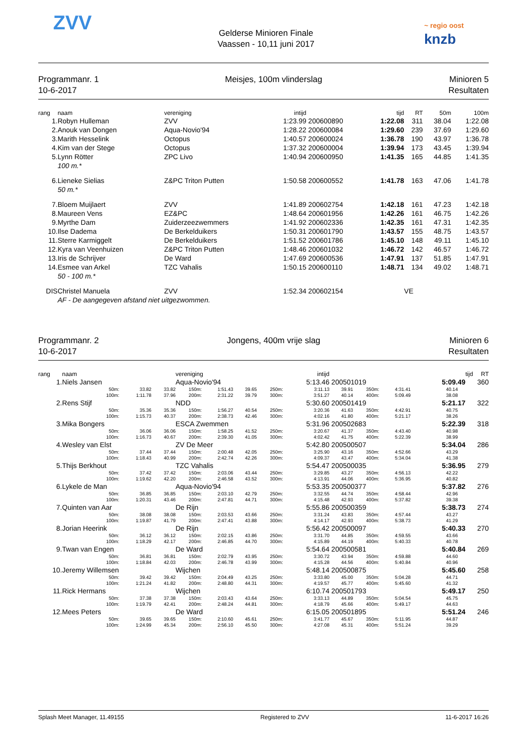ZVV
Gelderse Minioren Finale
Vaassen - 10,11 juni 2017
~ regio oost
knzb
Programmanr. 1
10-6-2017
Meisjes, 100m vlinderslag Minioren 5
Resultaten
| rang | naam | vereniging | intijd | | tijd | RT | 50m | 100m |
| --- | --- | --- | --- | --- | --- | --- | --- | --- |
| 1. | Robyn Hulleman | ZVV | 1:23.99 | 200600890 | 1:22.08 | 311 | 38.04 | 1:22.08 |
| 2. | Anouk van Dongen | Aqua-Novio'94 | 1:28.22 | 200600084 | 1:29.60 | 239 | 37.69 | 1:29.60 |
| 3. | Marith Hesselink | Octopus | 1:40.57 | 200600024 | 1:36.78 | 190 | 43.97 | 1:36.78 |
| 4. | Kim van der Stege | Octopus | 1:37.32 | 200600004 | 1:39.94 | 173 | 43.45 | 1:39.94 |
| 5. | Lynn Rötter | ZPC Livo | 1:40.94 | 200600950 | 1:41.35 | 165 | 44.85 | 1:41.35 |
| | 100 m.* | | | | | | | |
| 6. | Lieneke Sielias | Z&PC Triton Putten | 1:50.58 | 200600552 | 1:41.78 | 163 | 47.06 | 1:41.78 |
| | 50 m.* | | | | | | | |
| 7. | Bloem Muijlaert | ZVV | 1:41.89 | 200602754 | 1:42.18 | 161 | 47.23 | 1:42.18 |
| 8. | Maureen Vens | EZ&PC | 1:48.64 | 200601956 | 1:42.26 | 161 | 46.75 | 1:42.26 |
| 9. | Myrthe Dam | Zuiderzeezwemmers | 1:41.92 | 200602336 | 1:42.35 | 161 | 47.31 | 1:42.35 |
| 10. | Ilse Dadema | De Berkelduikers | 1:50.31 | 200601790 | 1:43.57 | 155 | 48.75 | 1:43.57 |
| 11. | Sterre Karmiggelt | De Berkelduikers | 1:51.52 | 200601786 | 1:45.10 | 148 | 49.11 | 1:45.10 |
| 12. | Kyra van Veenhuizen | Z&PC Triton Putten | 1:48.46 | 200601032 | 1:46.72 | 142 | 46.57 | 1:46.72 |
| 13. | Iris de Schrijver | De Ward | 1:47.69 | 200600536 | 1:47.91 | 137 | 51.85 | 1:47.91 |
| 14. | Esmee van Arkel | TZC Vahalis | 1:50.15 | 200600110 | 1:48.71 | 134 | 49.02 | 1:48.71 |
| | 50 - 100 m.* | | | | | | | |
| DIS | Christel Manuela | ZVV | 1:52.34 | 200602154 | | VE | | |
| | AF - De aangegeven afstand niet uitgezwommen. | | | | | | | |
Programmanr. 2
10-6-2017
Jongens, 400m vrije slag Minioren 6
Resultaten
| rang | naam | | | | vereniging | | | intijd | | | | | | tijd | | RT |
| --- | --- | --- | --- | --- | --- | --- | --- | --- | --- | --- | --- | --- | --- | --- | --- | --- |
| 1. | Niels Jansen | | | | Aqua-Novio'94 | | | | 5:13.46 | 200501019 | | | 5:09.49 | | 360 | |
| | | 50m: | 33.82 | 33.82 | 150m: | 1:51.43 | 39.65 | 250m: | 3:11.13 | 39.91 | 350m: | 4:31.41 | 40.14 | | | |
| | | 100m: | 1:11.78 | 37.96 | 200m: | 2:31.22 | 39.79 | 300m: | 3:51.27 | 40.14 | 400m: | 5:09.49 | 38.08 | | | |
| 2. | Rens Stijf | | | | NDD | | | | 5:30.60 | 200501419 | | | 5:21.17 | | 322 | |
| | | 50m: | 35.36 | 35.36 | 150m: | 1:56.27 | 40.54 | 250m: | 3:20.36 | 41.63 | 350m: | 4:42.91 | 40.75 | | | |
| | | 100m: | 1:15.73 | 40.37 | 200m: | 2:38.73 | 42.46 | 300m: | 4:02.16 | 41.80 | 400m: | 5:21.17 | 38.26 | | | |
| 3. | Mika Bongers | | | | ESCA Zwemmen | | | | 5:31.96 | 200502683 | | | 5:22.39 | | 318 | |
| | | 50m: | 36.06 | 36.06 | 150m: | 1:58.25 | 41.52 | 250m: | 3:20.67 | 41.37 | 350m: | 4:43.40 | 40.98 | | | |
| | | 100m: | 1:16.73 | 40.67 | 200m: | 2:39.30 | 41.05 | 300m: | 4:02.42 | 41.75 | 400m: | 5:22.39 | 38.99 | | | |
| 4. | Wesley van Elst | | | | ZV De Meer | | | | 5:42.80 | 200500507 | | | 5:34.04 | | 286 | |
| | | 50m: | 37.44 | 37.44 | 150m: | 2:00.48 | 42.05 | 250m: | 3:25.90 | 43.16 | 350m: | 4:52.66 | 43.29 | | | |
| | | 100m: | 1:18.43 | 40.99 | 200m: | 2:42.74 | 42.26 | 300m: | 4:09.37 | 43.47 | 400m: | 5:34.04 | 41.38 | | | |
| 5. | Thijs Berkhout | | | | TZC Vahalis | | | | 5:54.47 | 200500035 | | | 5:36.95 | | 279 | |
| | | 50m: | 37.42 | 37.42 | 150m: | 2:03.06 | 43.44 | 250m: | 3:29.85 | 43.27 | 350m: | 4:56.13 | 42.22 | | | |
| | | 100m: | 1:19.62 | 42.20 | 200m: | 2:46.58 | 43.52 | 300m: | 4:13.91 | 44.06 | 400m: | 5:36.95 | 40.82 | | | |
| 6. | Lykele de Man | | | | Aqua-Novio'94 | | | | 5:53.35 | 200500377 | | | 5:37.82 | | 276 | |
| | | 50m: | 36.85 | 36.85 | 150m: | 2:03.10 | 42.79 | 250m: | 3:32.55 | 44.74 | 350m: | 4:58.44 | 42.96 | | | |
| | | 100m: | 1:20.31 | 43.46 | 200m: | 2:47.81 | 44.71 | 300m: | 4:15.48 | 42.93 | 400m: | 5:37.82 | 39.38 | | | |
| 7. | Quinten van Aar | | | | De Rijn | | | | 5:55.86 | 200500359 | | | 5:38.73 | | 274 | |
| | | 50m: | 38.08 | 38.08 | 150m: | 2:03.53 | 43.66 | 250m: | 3:31.24 | 43.83 | 350m: | 4:57.44 | 43.27 | | | |
| | | 100m: | 1:19.87 | 41.79 | 200m: | 2:47.41 | 43.88 | 300m: | 4:14.17 | 42.93 | 400m: | 5:38.73 | 41.29 | | | |
| 8. | Jorian Heerink | | | | De Rijn | | | | 5:56.42 | 200500097 | | | 5:40.33 | | 270 | |
| | | 50m: | 36.12 | 36.12 | 150m: | 2:02.15 | 43.86 | 250m: | 3:31.70 | 44.85 | 350m: | 4:59.55 | 43.66 | | | |
| | | 100m: | 1:18.29 | 42.17 | 200m: | 2:46.85 | 44.70 | 300m: | 4:15.89 | 44.19 | 400m: | 5:40.33 | 40.78 | | | |
| 9. | Twan van Engen | | | | De Ward | | | | 5:54.64 | 200500581 | | | 5:40.84 | | 269 | |
| | | 50m: | 36.81 | 36.81 | 150m: | 2:02.79 | 43.95 | 250m: | 3:30.72 | 43.94 | 350m: | 4:59.88 | 44.60 | | | |
| | | 100m: | 1:18.84 | 42.03 | 200m: | 2:46.78 | 43.99 | 300m: | 4:15.28 | 44.56 | 400m: | 5:40.84 | 40.96 | | | |
| 10. | Jeremy Willemsen | | | | Wijchen | | | | 5:48.14 | 200500875 | | | 5:45.60 | | 258 | |
| | | 50m: | 39.42 | 39.42 | 150m: | 2:04.49 | 43.25 | 250m: | 3:33.80 | 45.00 | 350m: | 5:04.28 | 44.71 | | | |
| | | 100m: | 1:21.24 | 41.82 | 200m: | 2:48.80 | 44.31 | 300m: | 4:19.57 | 45.77 | 400m: | 5:45.60 | 41.32 | | | |
| 11. | Rick Hermans | | | | Wijchen | | | | 6:10.74 | 200501793 | | | 5:49.17 | | 250 | |
| | | 50m: | 37.38 | 37.38 | 150m: | 2:03.43 | 43.64 | 250m: | 3:33.13 | 44.89 | 350m: | 5:04.54 | 45.75 | | | |
| | | 100m: | 1:19.79 | 42.41 | 200m: | 2:48.24 | 44.81 | 300m: | 4:18.79 | 45.66 | 400m: | 5:49.17 | 44.63 | | | |
| 12. | Mees Peters | | | | De Ward | | | | 6:15.05 | 200501895 | | | 5:51.24 | | 246 | |
| | | 50m: | 39.65 | 39.65 | 150m: | 2:10.60 | 45.61 | 250m: | 3:41.77 | 45.67 | 350m: | 5:11.95 | 44.87 | | | |
| | | 100m: | 1:24.99 | 45.34 | 200m: | 2:56.10 | 45.50 | 300m: | 4:27.08 | 45.31 | 400m: | 5:51.24 | 39.29 | | | |
Splash Meet Manager, 11.49155 Registered to ZVV 11-6-2017 16:26